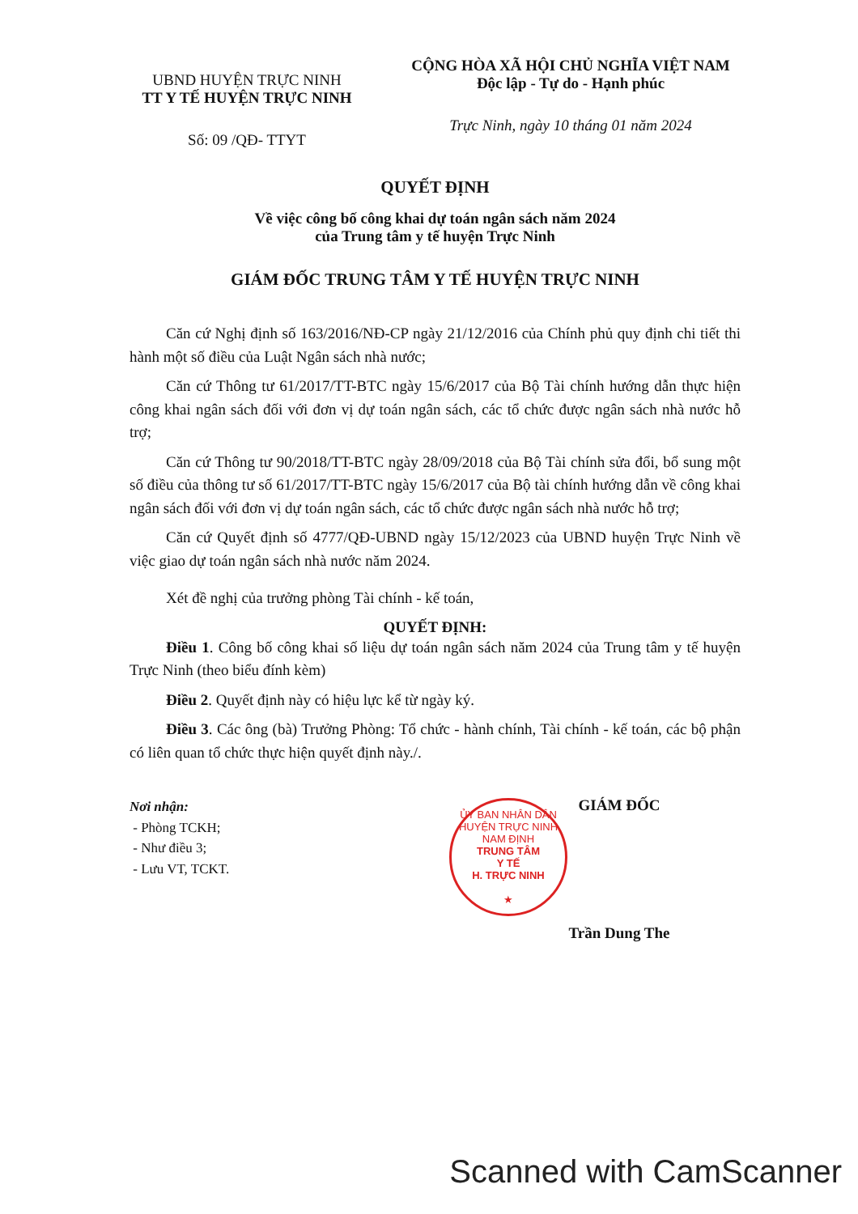UBND HUYỆN TRỰC NINH
TT Y TẾ HUYỆN TRỰC NINH
Số: 09 /QĐ- TTYT
CỘNG HÒA XÃ HỘI CHỦ NGHĨA VIỆT NAM
Độc lập - Tự do - Hạnh phúc
Trực Ninh, ngày 10 tháng 01 năm 2024
QUYẾT ĐỊNH
Về việc công bố công khai dự toán ngân sách năm 2024
của Trung tâm y tế huyện Trực Ninh
GIÁM ĐỐC TRUNG TÂM Y TẾ HUYỆN TRỰC NINH
Căn cứ Nghị định số 163/2016/NĐ-CP ngày 21/12/2016 của Chính phủ quy định chi tiết thi hành một số điều của Luật Ngân sách nhà nước;
Căn cứ Thông tư 61/2017/TT-BTC ngày 15/6/2017 của Bộ Tài chính hướng dẫn thực hiện công khai ngân sách đối với đơn vị dự toán ngân sách, các tổ chức được ngân sách nhà nước hỗ trợ;
Căn cứ Thông tư 90/2018/TT-BTC ngày 28/09/2018 của Bộ Tài chính sửa đổi, bổ sung một số điều của thông tư số 61/2017/TT-BTC ngày 15/6/2017 của Bộ tài chính hướng dẫn về công khai ngân sách đối với đơn vị dự toán ngân sách, các tổ chức được ngân sách nhà nước hỗ trợ;
Căn cứ Quyết định số 4777/QĐ-UBND ngày 15/12/2023 của UBND huyện Trực Ninh về việc giao dự toán ngân sách nhà nước năm 2024.
Xét đề nghị của trưởng phòng Tài chính - kế toán,
QUYẾT ĐỊNH:
Điều 1. Công bố công khai số liệu dự toán ngân sách năm 2024 của Trung tâm y tế huyện Trực Ninh (theo biểu đính kèm)
Điều 2. Quyết định này có hiệu lực kể từ ngày ký.
Điều 3. Các ông (bà) Trưởng Phòng: Tổ chức - hành chính, Tài chính - kế toán, các bộ phận có liên quan tổ chức thực hiện quyết định này./.
Nơi nhận:
- Phòng TCKH;
- Như điều 3;
- Lưu VT, TCKT.
GIÁM ĐỐC
ỦY BAN NHÂN DÂN HUYỆN TRỰC NINH NAM ĐỊNH
TRUNG TÂM
Y TẾ
H. TRỰC NINH
★
Trần Dung The
Scanned with CamScanner